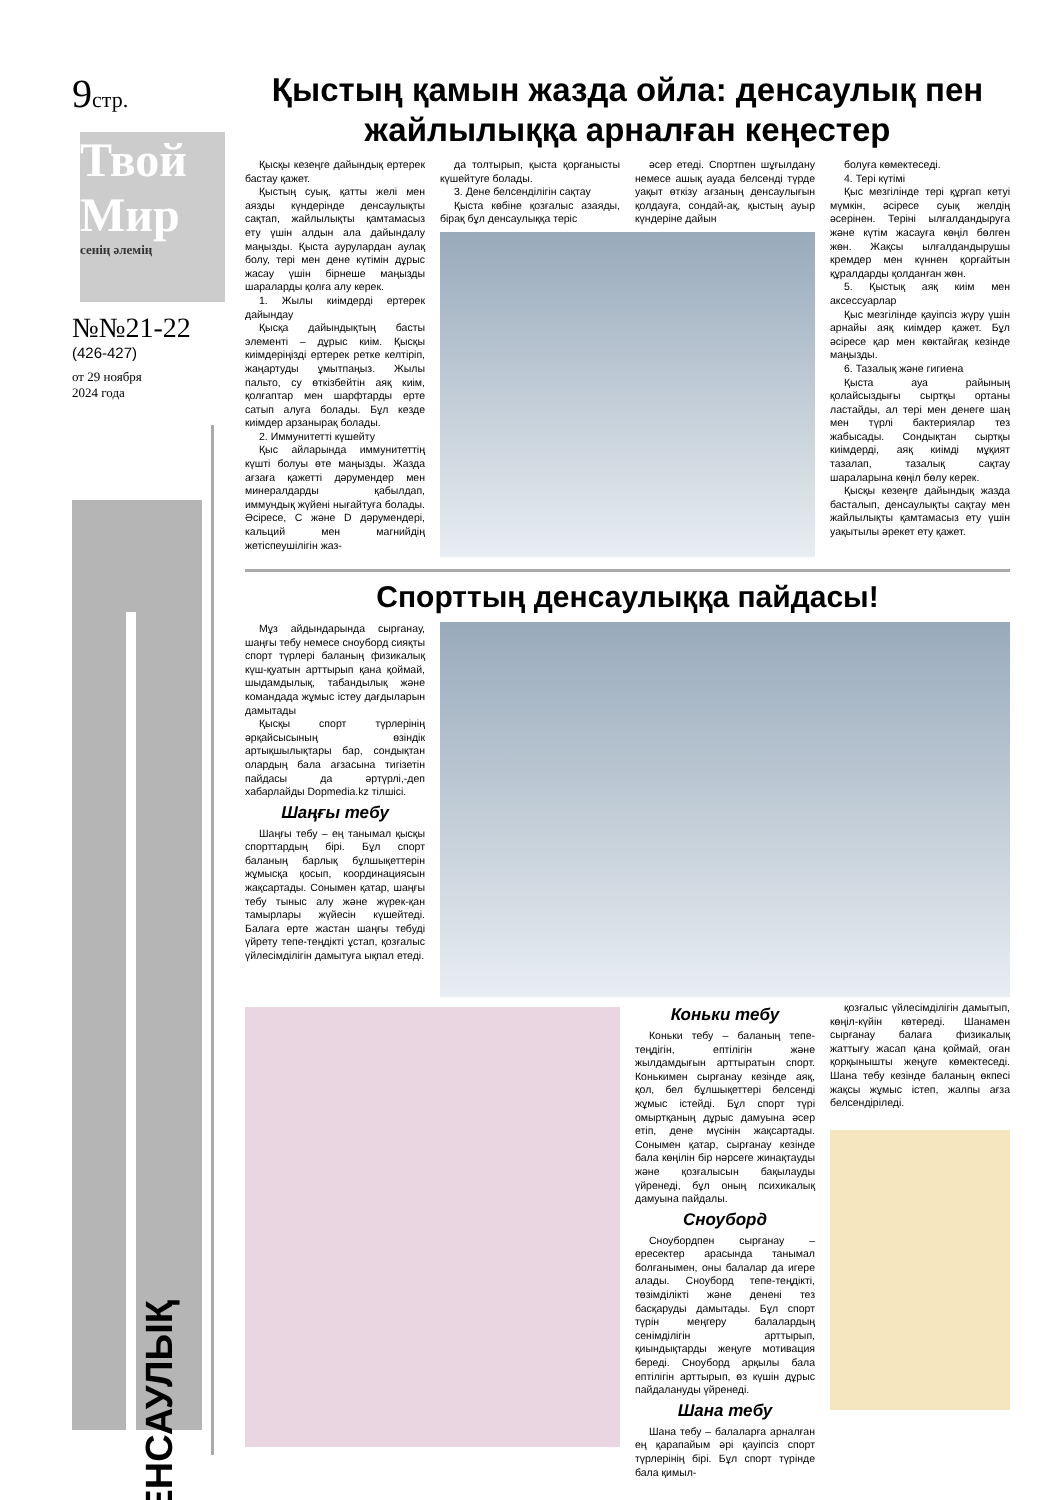9стр.
Твой Мир
сенің әлемің
№№21-22
(426-427)
от 29 ноября
2024 года
ДЕНСАУЛЫҚ
Қыстың қамын жазда ойла: денсаулық пен жайлылыққа арналған кеңестер
Қысқы кезеңге дайындық ертерек бастау қажет.
Қыстың суық, қатты желі мен аязды күндерінде денсаулықты сақтап, жайлылықты қамтамасыз ету үшін алдын ала дайындалу маңызды. Қыста аурулардан аулақ болу, тері мен дене күтімін дұрыс жасау үшін бірнеше маңызды шараларды қолға алу керек.
1. Жылы киімдерді ертерек дайындау
Қысқа дайындықтың басты элементі – дұрыс киім. Қысқы киімдеріңізді ертерек ретке келтіріп, жаңартуды ұмытпаңыз. Жылы пальто, су өткізбейтін аяқ киім, қолғаптар мен шарфтарды ерте сатып алуға болады. Бұл кезде киімдер арзанырақ болады.
2. Иммунитетті күшейту
Қыс айларында иммунитеттің күшті болуы өте маңызды. Жазда ағзаға қажетті дәрумендер мен минералдарды қабылдап, иммундық жүйені нығайтуға болады. Әсіресе, С және D дәрумендері, кальций мен магнийдің жетіспеушілігін жаз-
да толтырып, қыста қорғанысты күшейтуге болады.
3. Дене белсенділігін сақтау
Қыста көбіне қозғалыс азаяды, бірақ бұл денсаулыққа теріс
әсер етеді. Спортпен шұғылдану немесе ашық ауада белсенді түрде уақыт өткізу ағзаның денсаулығын қолдауға, сондай-ақ, қыстың ауыр күндеріне дайын
болуға көмектеседі.
4. Тері күтімі
Қыс мезгілінде тері құрғап кетуі мүмкін, әсіресе суық желдің әсерінен. Теріні ылғалдандыруға және күтім жасауға көңіл бөлген жөн. Жақсы ылғалдандырушы кремдер мен күннен қорғайтын құралдарды қолданған жөн.
5. Қыстық аяқ киім мен аксессуарлар
Қыс мезгілінде қауіпсіз жүру үшін арнайы аяқ киімдер қажет. Бұл әсіресе қар мен көктайғақ кезінде маңызды.
6. Тазалық және гигиена
Қыста ауа райының қолайсыздығы сыртқы ортаны ластайды, ал тері мен денеге шаң мен түрлі бактериялар тез жабысады. Сондықтан сыртқы киімдерді, аяқ киімді мұқият тазалап, тазалық сақтау шараларына көңіл бөлу керек.
Қысқы кезеңге дайындық жазда басталып, денсаулықты сақтау мен жайлылықты қамтамасыз ету үшін уақытылы әрекет ету қажет.
Спорттың денсаулыққа пайдасы!
Мұз айдындарында сырғанау, шаңғы тебу немесе сноуборд сияқты спорт түрлері баланың физикалық күш-қуатын арттырып қана қоймай, шыдамдылық, табандылық және командада жұмыс істеу дағдыларын дамытады
Қысқы спорт түрлерінің әрқайсысының өзіндік артықшылықтары бар, сондықтан олардың бала ағзасына тигізетін пайдасы да әртүрлі,-деп хабарлайды Dopmedia.kz тілшісі.
Шаңғы тебу
Шаңғы тебу – ең танымал қысқы спорттардың бірі. Бұл спорт баланың барлық бұлшықеттерін жұмысқа қосып, координациясын жақсартады. Сонымен қатар, шаңғы тебу тыныс алу және жүрек-қан тамырлары жүйесін күшейтеді. Балаға ерте жастан шаңғы тебуді үйрету тепе-теңдікті ұстап, қозғалыс үйлесімділігін дамытуға ықпал етеді.
Коньки тебу
Коньки тебу – баланың тепе-теңдігін, ептілігін және жылдамдығын арттыратын спорт. Конькимен сырғанау кезінде аяқ, қол, бел бұлшықеттері белсенді жұмыс істейді. Бұл спорт түрі омыртқаның дұрыс дамуына әсер етіп, дене мүсінін жақсартады. Сонымен қатар, сырғанау кезінде бала көңілін бір нәрсеге жинақтауды және қозғалысын бақылауды үйренеді, бұл оның психикалық дамуына пайдалы.
Сноуборд
Сноубордпен сырғанау – ересектер арасында танымал болғанымен, оны балалар да игере алады. Сноуборд тепе-теңдікті, төзімділікті және денені тез басқаруды дамытады. Бұл спорт түрін меңгеру балалардың сенімділігін арттырып, қиындықтарды жеңуге мотивация береді. Сноуборд арқылы бала ептілігін арттырып, өз күшін дұрыс пайдалануды үйренеді.
Шана тебу
Шана тебу – балаларға арналған ең қарапайым әрі қауіпсіз спорт түрлерінің бірі. Бұл спорт түрінде бала қимыл-
қозғалыс үйлесімділігін дамытып, көңіл-күйін көтереді. Шанамен сырғанау балаға физикалық жаттығу жасап қана қоймай, оған қорқынышты жеңуге көмектеседі. Шана тебу кезінде баланың өкпесі жақсы жұмыс істеп, жалпы ағза белсендіріледі.